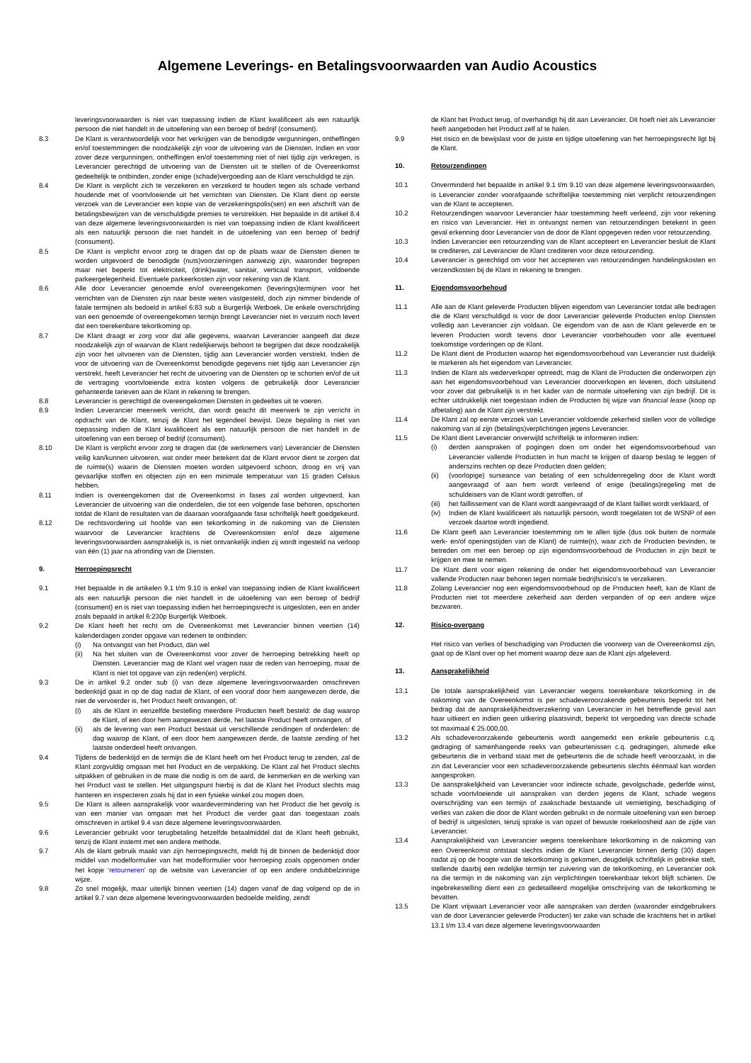Algemene Leverings- en Betalingsvoorwaarden van Audio Acoustics
leveringsvoorwaarden is niet van toepassing indien de Klant kwalificeert als een natuurlijk persoon die niet handelt in de uitoefening van een beroep of bedrijf (consument).
8.3 De Klant is verantwoordelijk voor het verkrijgen van de benodigde vergunningen, ontheffingen en/of toestemmingen die noodzakelijk zijn voor de uitvoering van de Diensten. Indien en voor zover deze vergunningen, ontheffingen en/of toestemming niet of niet tijdig zijn verkregen, is Leverancier gerechtigd de uitvoering van de Diensten uit te stellen of de Overeenkomst gedeeltelijk te ontbinden, zonder enige (schade)vergoeding aan de Klant verschuldigd te zijn.
8.4 De Klant is verplicht zich te verzekeren en verzekerd te houden tegen als schade verband houdende met of voortvloeiende uit het verrichten van Diensten. De Klant dient op eerste verzoek van de Leverancier een kopie van de verzekeringspolis(sen) en een afschrift van de betalingsbewijzen van de verschuldigde premies te verstrekken. Het bepaalde in dit artikel 8.4 van deze algemene leveringsvoorwaarden is niet van toepassing indien de Klant kwalificeert als een natuurlijk persoon die niet handelt in de uitoefening van een beroep of bedrijf (consument).
8.5 De Klant is verplicht ervoor zorg te dragen dat op de plaats waar de Diensten dienen te worden uitgevoerd de benodigde (nuts)voorzieningen aanwezig zijn, waaronder begrepen maar niet beperkt tot elektriciteit, (drink)water, sanitair, verticaal transport, voldoende parkeergelegenheid. Eventuele parkeerkosten zijn voor rekening van de Klant.
8.6 Alle door Leverancier genoemde en/of overeengekomen (leverings)termijnen voor het verrichten van de Diensten zijn naar beste weten vastgesteld, doch zijn nimmer bindende of fatale termijnen als bedoeld in artikel 6:83 sub a Burgerlijk Wetboek. De enkele overschrijding van een genoemde of overeengekomen termijn brengt Leverancier niet in verzuim noch levert dat een toerekenbare tekortkoming op.
8.7 De Klant draagt er zorg voor dat alle gegevens, waarvan Leverancier aangeeft dat deze noodzakelijk zijn of waarvan de Klant redelijkerwijs behoort te begrijpen dat deze noodzakelijk zijn voor het uitvoeren van de Diensten, tijdig aan Leverancier worden verstrekt. Indien de voor de uitvoering van de Overeenkomst benodigde gegevens niet tijdig aan Leverancier zijn verstrekt, heeft Leverancier het recht de uitvoering van de Diensten op te schorten en/of de uit de vertraging voortvloeiende extra kosten volgens de gebruikelijk door Leverancier gehanteerde tarieven aan de Klant in rekening te brengen.
8.8 Leverancier is gerechtigd de overeengekomen Diensten in gedeeltes uit te voeren.
8.9 Indien Leverancier meerwerk verricht, dan wordt geacht dit meerwerk te zijn verricht in opdracht van de Klant, tenzij de Klant het tegendeel bewijst. Deze bepaling is niet van toepassing indien de Klant kwalificeert als een natuurlijk persoon die niet handelt in de uitoefening van een beroep of bedrijf (consument).
8.10 De Klant is verplicht ervoor zorg te dragen dat (de werknemers van) Leverancier de Diensten veilig kan/kunnen uitvoeren, wat onder meer betekent dat de Klant ervoor dient te zorgen dat de ruimte(s) waarin de Diensten moeten worden uitgevoerd schoon, droog en vrij van gevaarlijke stoffen en objecten zijn en een minimale temperatuur van 15 graden Celsius hebben.
8.11 Indien is overeengekomen dat de Overeenkomst in fases zal worden uitgevoerd, kan Leverancier de uitvoering van die onderdelen, die tot een volgende fase behoren, opschorten totdat de Klant de resultaten van de daaraan voorafgaande fase schriftelijk heeft goedgekeurd.
8.12 De rechtsvordering uit hoofde van een tekortkoming in de nakoming van de Diensten waarvoor de Leverancier krachtens de Overeenkomsten en/of deze algemene leveringsvoorwaarden aansprakelijk is, is niet ontvankelijk indien zij wordt ingesteld na verloop van één (1) jaar na afronding van de Diensten.
9. Herroepingsrecht
9.1 Het bepaalde in de artikelen 9.1 t/m 9.10 is enkel van toepassing indien de Klant kwalificeert als een natuurlijk persoon die niet handelt in de uitoefening van een beroep of bedrijf (consument) en is niet van toepassing indien het herroepingsrecht is uitgesloten, een en ander zoals bepaald in artikel 6:230p Burgerlijk Wetboek.
9.2 De Klant heeft het recht om de Overeenkomst met Leverancier binnen veertien (14) kalenderdagen zonder opgave van redenen te ontbinden:
(i) Na ontvangst van het Product, dan wel
(ii) Na het sluiten van de Overeenkomst voor zover de herroeping betrekking heeft op Diensten. Leverancier mag de Klant wel vragen naar de reden van herroeping, maar de Klant is niet tot opgave van zijn reden(en) verplicht.
9.3 De in artikel 9.2 onder sub (i) van deze algemene leveringsvoorwaarden omschreven bedenktijd gaat in op de dag nadat de Klant, of een vooraf door hem aangewezen derde, die niet de vervoerder is, het Product heeft ontvangen, of:
(i) als de Klant in eenzelfde bestelling meerdere Producten heeft besteld: de dag waarop de Klant, of een door hem aangewezen derde, het laatste Product heeft ontvangen, of
(ii) als de levering van een Product bestaat uit verschillende zendingen of onderdelen: de dag waarop de Klant, of een door hem aangewezen derde, de laatste zending of het laatste onderdeel heeft ontvangen.
9.4 Tijdens de bedenktijd en de termijn die de Klant heeft om het Product terug te zenden, zal de Klant zorgvuldig omgaan met het Product en de verpakking. De Klant zal het Product slechts uitpakken of gebruiken in de mate die nodig is om de aard, de kenmerken en de werking van het Product vast te stellen. Het uitgangspunt hierbij is dat de Klant het Product slechts mag hanteren en inspecteren zoals hij dat in een fysieke winkel zou mogen doen.
9.5 De Klant is alleen aansprakelijk voor waardevermindering van het Product die het gevolg is van een manier van omgaan met het Product die verder gaat dan toegestaan zoals omschreven in artikel 9.4 van deze algemene leveringsvoorwaarden.
9.6 Leverancier gebruikt voor terugbetaling hetzelfde betaalmiddel dat de Klant heeft gebruikt, tenzij de Klant instemt met een andere methode.
9.7 Als de klant gebruik maakt van zijn herroepingsrecht, meldt hij dit binnen de bedenktijd door middel van modelformulier van het modelformulier voor herroeping zoals opgenomen onder het kopje ‘retourneren’ op de website van Leverancier of op een andere ondubbelzinnige wijze.
9.8 Zo snel mogelijk, maar uiterlijk binnen veertien (14) dagen vanaf de dag volgend op de in artikel 9.7 van deze algemene leveringsvoorwaarden bedoelde melding, zendt
de Klant het Product terug, of overhandigt hij dit aan Leverancier. Dit hoeft niet als Leverancier heeft aangeboden het Product zelf af te halen.
9.9 Het risico en de bewijslast voor de juiste en tijdige uitoefening van het herroepingsrecht ligt bij de Klant.
10. Retourzendingen
10.1 Onverminderd het bepaalde in artikel 9.1 t/m 9.10 van deze algemene leveringsvoorwaarden, is Leverancier zonder voorafgaande schriftelijke toestemming niet verplicht retourzendingen van de Klant te accepteren.
10.2 Retourzendingen waarvoor Leverancier haar toestemming heeft verleend, zijn voor rekening en risico van Leverancier. Het in ontvangst nemen van retourzendingen betekent in geen geval erkenning door Leverancier van de door de Klant opgegeven reden voor retourzending.
10.3 Indien Leverancier een retourzending van de Klant accepteert en Leverancier besluit de Klant te crediteren, zal Leverancier de Klant crediteren voor deze retourzending.
10.4 Leverancier is gerechtigd om voor het accepteren van retourzendingen handelingskosten en verzendkosten bij de Klant in rekening te brengen.
11. Eigendomsvoorbehoud
11.1 Alle aan de Klant geleverde Producten blijven eigendom van Leverancier totdat alle bedragen die de Klant verschuldigd is voor de door Leverancier geleverde Producten en/op Diensten volledig aan Leverancier zijn voldaan. De eigendom van de aan de Klant geleverde en te leveren Producten wordt tevens door Leverancier voorbehouden voor alle eventueel toekomstige vorderingen op de Klant.
11.2 De Klant dient de Producten waarop het eigendomsvoorbehoud van Leverancier rust duidelijk te markeren als het eigendom van Leverancier.
11.3 Indien de Klant als wederverkoper optreedt, mag de Klant de Producten die onderworpen zijn aan het eigendomsvoorbehoud van Leverancier doorverkopen en leveren, doch uitsluitend voor zover dat gebruikelijk is in het kader van de normale uitoefening van zijn bedrijf. Dit is echter uitdrukkelijk niet toegestaan indien de Producten bij wijze van financial lease (koop op afbetaling) aan de Klant zijn verstrekt.
11.4 De Klant zal op eerste verzoek van Leverancier voldoende zekerheid stellen voor de volledige nakoming van al zijn (betalings)verplichtingen jegens Leverancier.
11.5 De Klant dient Leverancier onverwijld schriftelijk te informeren indien:
(i) derden aanspraken of pogingen doen om onder het eigendomsvoorbehoud van Leverancier vallende Producten in hun macht te krijgen of daarop beslag te leggen of anderszins rechten op deze Producten doen gelden;
(ii) (voorlopige) surseance van betaling of een schuldenregeling door de Klant wordt aangevraagd of aan hem wordt verleend of enige (betalings)regeling met de schuldeisers van de Klant wordt getroffen, of
(iii) het faillissement van de Klant wordt aangevraagd of de Klant failliet wordt verklaard, of
(iv) Indien de Klant kwalificeert als natuurlijk persoon, wordt toegelaten tot de WSNP of een verzoek daartoe wordt ingediend.
11.6 De Klant geeft aan Leverancier toestemming om te allen tijde (dus ook buiten de normale werk- en/of openingstijden van de Klant) de ruimte(n), waar zich de Producten bevinden, te betreden om met een beroep op zijn eigendomsvoorbehoud de Producten in zijn bezit te krijgen en mee te nemen.
11.7 De Klant dient voor eigen rekening de onder het eigendomsvoorbehoud van Leverancier vallende Producten naar behoren tegen normale bedrijfsrisico’s te verzekeren.
11.8 Zolang Leverancier nog een eigendomsvoorbehoud op de Producten heeft, kan de Klant de Producten niet tot meerdere zekerheid aan derden verpanden of op een andere wijze bezwaren.
12. Risico-overgang
Het risico van verlies of beschadiging van Producten die voorwerp van de Overeenkomst zijn, gaat op de Klant over op het moment waarop deze aan de Klant zijn afgeleverd.
13. Aansprakelijkheid
13.1 De totale aansprakelijkheid van Leverancier wegens toerekenbare tekortkoming in de nakoming van de Overeenkomst is per schadeveroorzakende gebeurtenis beperkt tot het bedrag dat de aansprakelijkheidsverzekering van Leverancier in het betreffende geval aan haar uitkeert en indien geen uitkering plaatsvindt, beperkt tot vergoeding van directe schade tot maximaal € 25.000,00.
13.2 Als schadeveroorzakende gebeurtenis wordt aangemerkt een enkele gebeurtenis c.q. gedraging of samenhangende reeks van gebeurtenissen c.q. gedragingen, alsmede elke gebeurtenis die in verband staat met de gebeurtenis die de schade heeft veroorzaakt, in die zin dat Leverancier voor een schadeveroorzakende gebeurtenis slechts éénmaal kan worden aangesproken.
13.3 De aansprakelijkheid van Leverancier voor indirecte schade, gevolgschade, gederfde winst, schade voortvloeiende uit aanspraken van derden jegens de Klant, schade wegens overschrijding van een termijn of zaakschade bestaande uit vernietiging, beschadiging of verlies van zaken die door de Klant worden gebruikt in de normale uitoefening van een beroep of bedrijf is uitgesloten, tenzij sprake is van opzet of bewuste roekeloosheid aan de zijde van Leverancier.
13.4 Aansprakelijkheid van Leverancier wegens toerekenbare tekortkoming in de nakoming van een Overeenkomst ontstaat slechts indien de Klant Leverancier binnen dertig (30) dagen nadat zij op de hoogte van de tekortkoming is gekomen, deugdelijk schriftelijk in gebreke stelt, stellende daarbij een redelijke termijn ter zuivering van de tekortkoming, en Leverancier ook na die termijn in de nakoming van zijn verplichtingen toerekenbaar tekort blijft schieten. De ingebrekestelling dient een zo gedetailleerd mogelijke omschrijving van de tekortkoming te bevatten.
13.5 De Klant vrijwaart Leverancier voor alle aanspraken van derden (waaronder eindgebruikers van de door Leverancier geleverde Producten) ter zake van schade die krachtens het in artikel 13.1 t/m 13.4 van deze algemene leveringsvoorwaarden